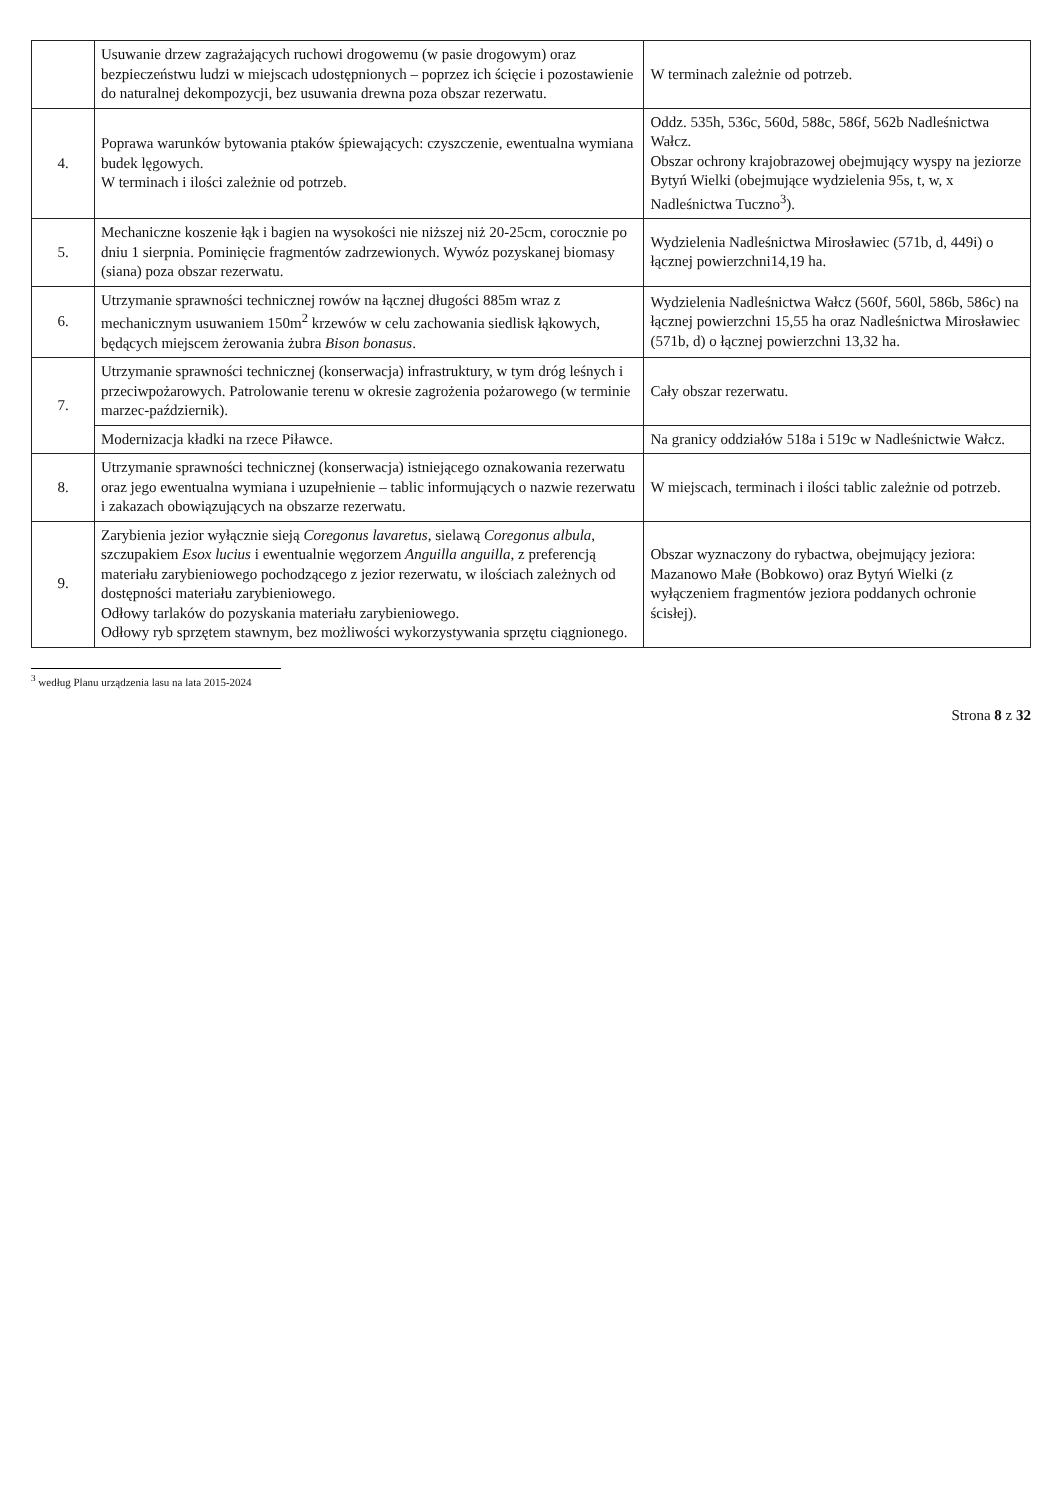| | Usuwanie drzew zagrażających ruchowi drogowemu (w pasie drogowym) oraz bezpieczeństwu ludzi w miejscach udostępnionych – poprzez ich ścięcie i pozostawienie do naturalnej dekompozycji, bez usuwania drewna poza obszar rezerwatu. | W terminach zależnie od potrzeb. |
| 4. | Poprawa warunków bytowania ptaków śpiewających: czyszczenie, ewentualna wymiana budek lęgowych. W terminach i ilości zależnie od potrzeb. | Oddz. 535h, 536c, 560d, 588c, 586f, 562b Nadleśnictwa Wałcz. Obszar ochrony krajobrazowej obejmujący wyspy na jeziorze Bytyń Wielki (obejmujące wydzielenia 95s, t, w, x Nadleśnictwa Tuczno<sup>3</sup>). |
| 5. | Mechaniczne koszenie łąk i bagien na wysokości nie niższej niż 20-25cm, corocznie po dniu 1 sierpnia. Pominięcie fragmentów zadrzewionych. Wywóz pozyskanej biomasy (siana) poza obszar rezerwatu. | Wydzielenia Nadleśnictwa Mirosławiec (571b, d, 449i) o łącznej powierzchni14,19 ha. |
| 6. | Utrzymanie sprawności technicznej rowów na łącznej długości 885m wraz z mechanicznym usuwaniem 150m<sup>2</sup> krzewów w celu zachowania siedlisk łąkowych, będących miejscem żerowania żubra Bison bonasus . | Wydzielenia Nadleśnictwa Wałcz (560f, 560l, 586b, 586c) na łącznej powierzchni 15,55 ha oraz Nadleśnictwa Mirosławiec (571b, d) o łącznej powierzchni 13,32 ha. |
| 7. | Utrzymanie sprawności technicznej (konserwacja) infrastruktury, w tym dróg leśnych i przeciwpożarowych. Patrolowanie terenu w okresie zagrożenia pożarowego (w terminie marzec-październik). | Cały obszar rezerwatu. |
| | Modernizacja kładki na rzece Piławce. | Na granicy oddziałów 518a i 519c w Nadleśnictwie Wałcz. |
| 8. | Utrzymanie sprawności technicznej (konserwacja) istniejącego oznakowania rezerwatu oraz jego ewentualna wymiana i uzupełnienie – tablic informujących o nazwie rezerwatu i zakazach obowiązujących na obszarze rezerwatu. | W miejscach, terminach i ilości tablic zależnie od potrzeb. |
| 9. | Zarybienia jezior wyłącznie sieją Coregonus lavaretus , sielawą Coregonus albula , szczupakiem Esox lucius i ewentualnie węgorzem Anguilla anguilla , z preferencją materiału zarybieniowego pochodzącego z jezior rezerwatu, w ilościach zależnych od dostępności materiału zarybieniowego. Odłowy tarlaków do pozyskania materiału zarybieniowego. Odłowy ryb sprzętem stawnym, bez możliwości wykorzystywania sprzętu ciągnionego. | Obszar wyznaczony do rybactwa, obejmujący jeziora: Mazanowo Małe (Bobkowo) oraz Bytyń Wielki (z wyłączeniem fragmentów jeziora poddanych ochronie ścisłej). |
<sup>3</sup> według Planu urządzenia lasu na lata 2015-2024
Strona 8 z 32